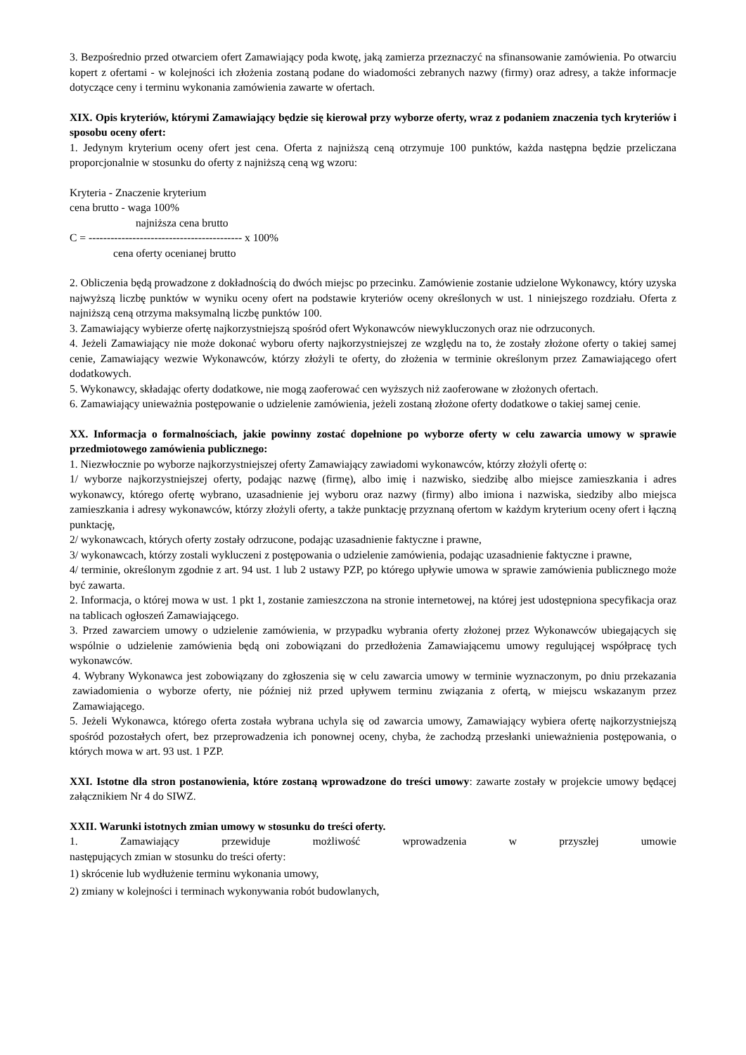3. Bezpośrednio przed otwarciem ofert Zamawiający poda kwotę, jaką zamierza przeznaczyć na sfinansowanie zamówienia. Po otwarciu kopert z ofertami - w kolejności ich złożenia zostaną podane do wiadomości zebranych nazwy (firmy) oraz adresy, a także informacje dotyczące ceny i terminu wykonania zamówienia zawarte w ofertach.
XIX. Opis kryteriów, którymi Zamawiający będzie się kierował przy wyborze oferty, wraz z podaniem znaczenia tych kryteriów i sposobu oceny ofert:
1. Jedynym kryterium oceny ofert jest cena. Oferta z najniższą ceną otrzymuje 100 punktów, każda następna będzie przeliczana proporcjonalnie w stosunku do oferty z najniższą ceną wg wzoru:
Kryteria - Znaczenie kryterium
cena brutto - waga 100%
najniższa cena brutto
C = ------------------------------------------ x 100%
cena oferty ocenianej brutto
2. Obliczenia będą prowadzone z dokładnością do dwóch miejsc po przecinku. Zamówienie zostanie udzielone Wykonawcy, który uzyska najwyższą liczbę punktów w wyniku oceny ofert na podstawie kryteriów oceny określonych w ust. 1 niniejszego rozdziału. Oferta z najniższą ceną otrzyma maksymalną liczbę punktów 100.
3. Zamawiający wybierze ofertę najkorzystniejszą spośród ofert Wykonawców niewykluczonych oraz nie odrzuconych.
4. Jeżeli Zamawiający nie może dokonać wyboru oferty najkorzystniejszej ze względu na to, że zostały złożone oferty o takiej samej cenie, Zamawiający wezwie Wykonawców, którzy złożyli te oferty, do złożenia w terminie określonym przez Zamawiającego ofert dodatkowych.
5. Wykonawcy, składając oferty dodatkowe, nie mogą zaoferować cen wyższych niż zaoferowane w złożonych ofertach.
6. Zamawiający unieważnia postępowanie o udzielenie zamówienia, jeżeli zostaną złożone oferty dodatkowe o takiej samej cenie.
XX. Informacja o formalnościach, jakie powinny zostać dopełnione po wyborze oferty w celu zawarcia umowy w sprawie przedmiotowego zamówienia publicznego:
1. Niezwłocznie po wyborze najkorzystniejszej oferty Zamawiający zawiadomi wykonawców, którzy złożyli ofertę o:
1/ wyborze najkorzystniejszej oferty, podając nazwę (firmę), albo imię i nazwisko, siedzibę albo miejsce zamieszkania i adres wykonawcy, którego ofertę wybrano, uzasadnienie jej wyboru oraz nazwy (firmy) albo imiona i nazwiska, siedziby albo miejsca zamieszkania i adresy wykonawców, którzy złożyli oferty, a także punktację przyznaną ofertom w każdym kryterium oceny ofert i łączną punktację,
2/ wykonawcach, których oferty zostały odrzucone, podając uzasadnienie faktyczne i prawne,
3/ wykonawcach, którzy zostali wykluczeni z postępowania o udzielenie zamówienia, podając uzasadnienie faktyczne i prawne,
4/ terminie, określonym zgodnie z art. 94 ust. 1 lub 2 ustawy PZP, po którego upływie umowa w sprawie zamówienia publicznego może być zawarta.
2. Informacja, o której mowa w ust. 1 pkt 1, zostanie zamieszczona na stronie internetowej, na której jest udostępniona specyfikacja oraz na tablicach ogłoszeń Zamawiającego.
3. Przed zawarciem umowy o udzielenie zamówienia, w przypadku wybrania oferty złożonej przez Wykonawców ubiegających się wspólnie o udzielenie zamówienia będą oni zobowiązani do przedłożenia Zamawiającemu umowy regulującej współpracę tych wykonawców.
4. Wybrany Wykonawca jest zobowiązany do zgłoszenia się w celu zawarcia umowy w terminie wyznaczonym, po dniu przekazania zawiadomienia o wyborze oferty, nie później niż przed upływem terminu związania z ofertą, w miejscu wskazanym przez Zamawiającego.
5. Jeżeli Wykonawca, którego oferta została wybrana uchyla się od zawarcia umowy, Zamawiający wybiera ofertę najkorzystniejszą spośród pozostałych ofert, bez przeprowadzenia ich ponownej oceny, chyba, że zachodzą przesłanki unieważnienia postępowania, o których mowa w art. 93 ust. 1 PZP.
XXI. Istotne dla stron postanowienia, które zostaną wprowadzone do treści umowy: zawarte zostały w projekcie umowy będącej załącznikiem Nr 4 do SIWZ.
XXII. Warunki istotnych zmian umowy w stosunku do treści oferty.
1. Zamawiający przewiduje możliwość wprowadzenia w przyszłej umowie
następujących zmian w stosunku do treści oferty:
1) skrócenie lub wydłużenie terminu wykonania umowy,
2) zmiany w kolejności i terminach wykonywania robót budowlanych,